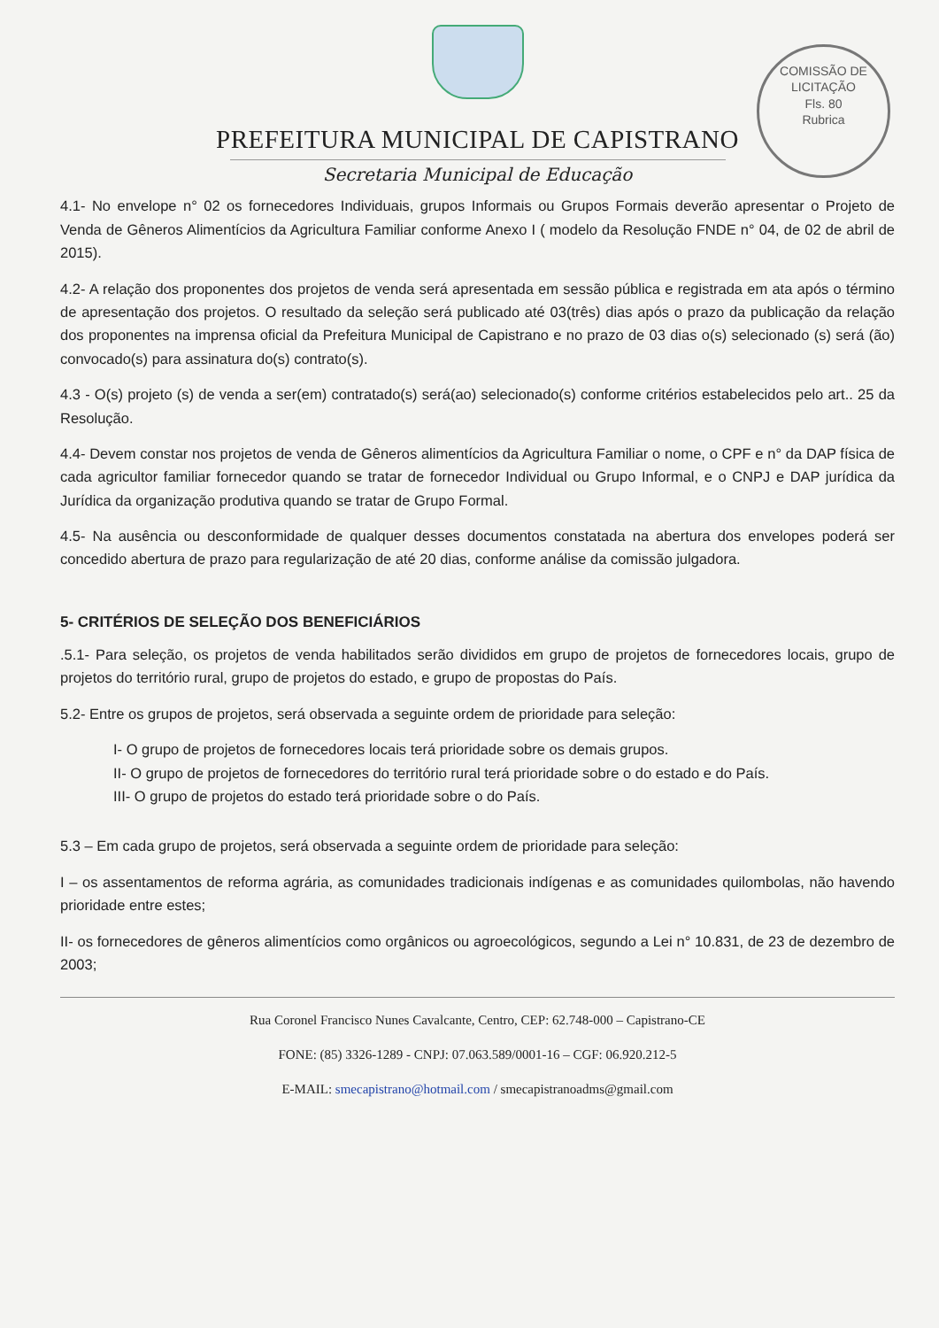COMISSÃO DE LICITAÇÃO
Fls. 80
Rubrica
PREFEITURA MUNICIPAL DE CAPISTRANO
Secretaria Municipal de Educação
4.1- No envelope n° 02 os fornecedores Individuais, grupos Informais ou Grupos Formais deverão apresentar o Projeto de Venda de Gêneros Alimentícios da Agricultura Familiar conforme Anexo I ( modelo da Resolução FNDE n° 04, de 02 de abril de 2015).
4.2- A relação dos proponentes dos projetos de venda será apresentada em sessão pública e registrada em ata após o término de apresentação dos projetos. O resultado da seleção será publicado até 03(três) dias após o prazo da publicação da relação dos proponentes na imprensa oficial da Prefeitura Municipal de Capistrano e no prazo de 03 dias o(s) selecionado (s) será (ão) convocado(s) para assinatura do(s) contrato(s).
4.3 - O(s) projeto (s) de venda a ser(em) contratado(s) será(ao) selecionado(s) conforme critérios estabelecidos pelo art.. 25 da Resolução.
4.4- Devem constar nos projetos de venda de Gêneros alimentícios da Agricultura Familiar o nome, o CPF e n° da DAP física de cada agricultor familiar fornecedor quando se tratar de fornecedor Individual ou Grupo Informal, e o CNPJ e DAP jurídica da Jurídica da organização produtiva quando se tratar de Grupo Formal.
4.5- Na ausência ou desconformidade de qualquer desses documentos constatada na abertura dos envelopes poderá ser concedido abertura de prazo para regularização de até 20 dias, conforme análise da comissão julgadora.
5- CRITÉRIOS DE SELEÇÃO DOS BENEFICIÁRIOS
.5.1- Para seleção, os projetos de venda habilitados serão divididos em grupo de projetos de fornecedores locais, grupo de projetos do território rural, grupo de projetos do estado, e grupo de propostas do País.
5.2- Entre os grupos de projetos, será observada a seguinte ordem de prioridade para seleção:
I- O grupo de projetos de fornecedores locais terá prioridade sobre os demais grupos.
II- O grupo de projetos de fornecedores do território rural terá prioridade sobre o do estado e do País.
III- O grupo de projetos do estado terá prioridade sobre o do País.
5.3 – Em cada grupo de projetos, será observada a seguinte ordem de prioridade para seleção:
I – os assentamentos de reforma agrária, as comunidades tradicionais indígenas e as comunidades quilombolas, não havendo prioridade entre estes;
II- os fornecedores de gêneros alimentícios como orgânicos ou agroecológicos, segundo a Lei n° 10.831, de 23 de dezembro de 2003;
Rua Coronel Francisco Nunes Cavalcante, Centro, CEP: 62.748-000 – Capistrano-CE
FONE: (85) 3326-1289 - CNPJ: 07.063.589/0001-16 – CGF: 06.920.212-5
E-MAIL: smecapistrano@hotmail.com / smecapistranoadms@gmail.com